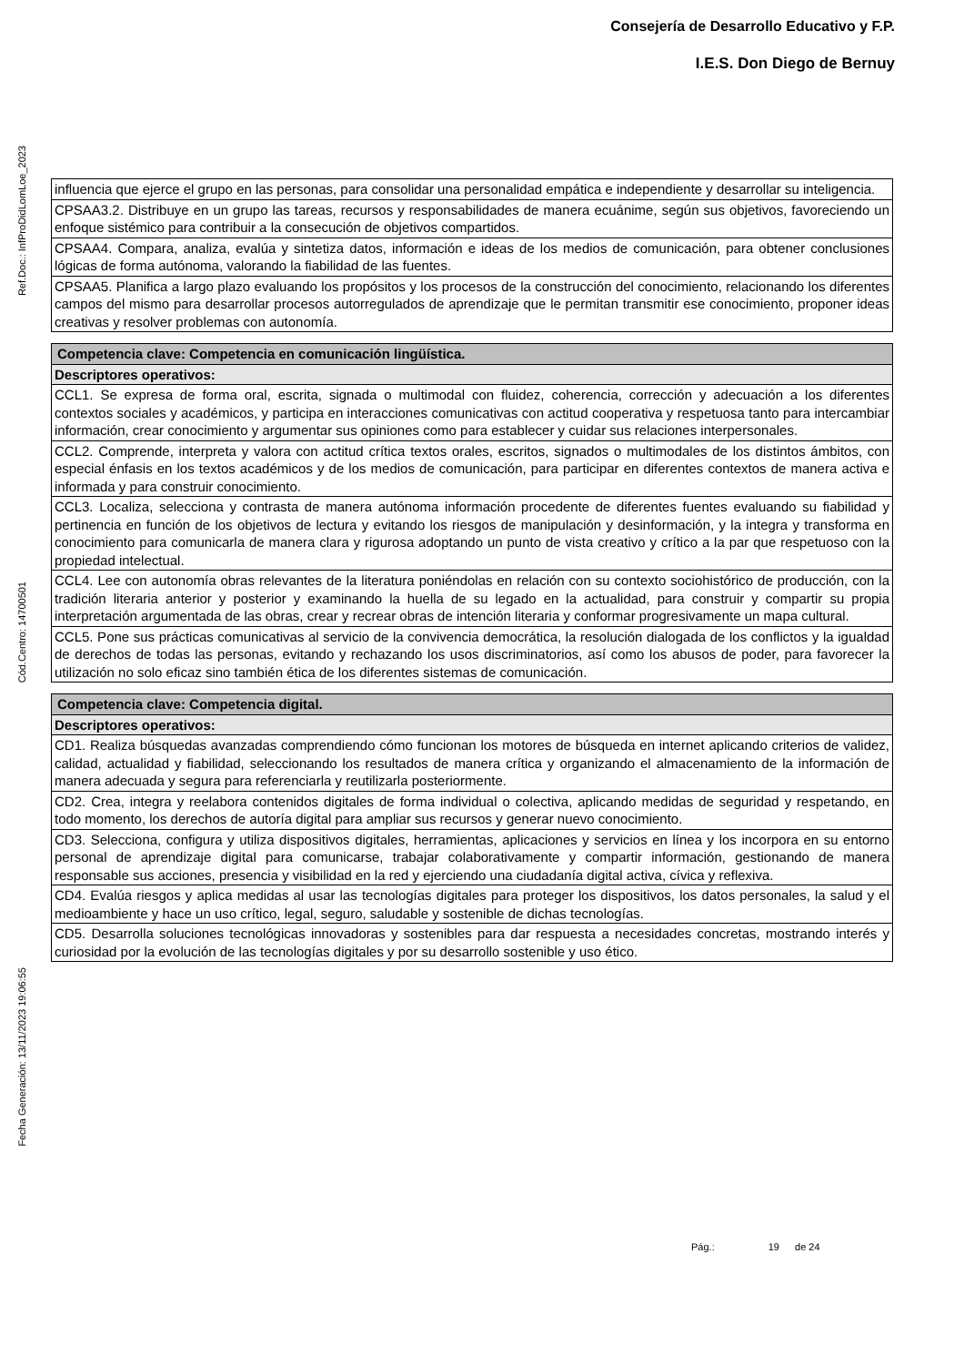Consejería de Desarrollo Educativo y F.P.
I.E.S. Don Diego de Bernuy
Ref.Doc.: InfProDidLomLoe_2023
Cód.Centro: 14700501
Fecha Generación: 13/11/2023 19:06:55
| influencia que ejerce el grupo en las personas, para consolidar una personalidad empática e independiente y desarrollar su inteligencia. |
| CPSAA3.2. Distribuye en un grupo las tareas, recursos y responsabilidades de manera ecuánime, según sus objetivos, favoreciendo un enfoque sistémico para contribuir a la consecución de objetivos compartidos. |
| CPSAA4. Compara, analiza, evalúa y sintetiza datos, información e ideas de los medios de comunicación, para obtener conclusiones lógicas de forma autónoma, valorando la fiabilidad de las fuentes. |
| CPSAA5. Planifica a largo plazo evaluando los propósitos y los procesos de la construcción del conocimiento, relacionando los diferentes campos del mismo para desarrollar procesos autorregulados de aprendizaje que le permitan transmitir ese conocimiento, proponer ideas creativas y resolver problemas con autonomía. |
| Competencia clave: Competencia en comunicación lingüística. |
| Descriptores operativos: |
| CCL1. Se expresa de forma oral, escrita, signada o multimodal con fluidez, coherencia, corrección y adecuación a los diferentes contextos sociales y académicos, y participa en interacciones comunicativas con actitud cooperativa y respetuosa tanto para intercambiar información, crear conocimiento y argumentar sus opiniones como para establecer y cuidar sus relaciones interpersonales. |
| CCL2. Comprende, interpreta y valora con actitud crítica textos orales, escritos, signados o multimodales de los distintos ámbitos, con especial énfasis en los textos académicos y de los medios de comunicación, para participar en diferentes contextos de manera activa e informada y para construir conocimiento. |
| CCL3. Localiza, selecciona y contrasta de manera autónoma información procedente de diferentes fuentes evaluando su fiabilidad y pertinencia en función de los objetivos de lectura y evitando los riesgos de manipulación y desinformación, y la integra y transforma en conocimiento para comunicarla de manera clara y rigurosa adoptando un punto de vista creativo y crítico a la par que respetuoso con la propiedad intelectual. |
| CCL4. Lee con autonomía obras relevantes de la literatura poniéndolas en relación con su contexto sociohistórico de producción, con la tradición literaria anterior y posterior y examinando la huella de su legado en la actualidad, para construir y compartir su propia interpretación argumentada de las obras, crear y recrear obras de intención literaria y conformar progresivamente un mapa cultural. |
| CCL5. Pone sus prácticas comunicativas al servicio de la convivencia democrática, la resolución dialogada de los conflictos y la igualdad de derechos de todas las personas, evitando y rechazando los usos discriminatorios, así como los abusos de poder, para favorecer la utilización no solo eficaz sino también ética de los diferentes sistemas de comunicación. |
| Competencia clave: Competencia digital. |
| Descriptores operativos: |
| CD1. Realiza búsquedas avanzadas comprendiendo cómo funcionan los motores de búsqueda en internet aplicando criterios de validez, calidad, actualidad y fiabilidad, seleccionando los resultados de manera crítica y organizando el almacenamiento de la información de manera adecuada y segura para referenciarla y reutilizarla posteriormente. |
| CD2. Crea, integra y reelabora contenidos digitales de forma individual o colectiva, aplicando medidas de seguridad y respetando, en todo momento, los derechos de autoría digital para ampliar sus recursos y generar nuevo conocimiento. |
| CD3. Selecciona, configura y utiliza dispositivos digitales, herramientas, aplicaciones y servicios en línea y los incorpora en su entorno personal de aprendizaje digital para comunicarse, trabajar colaborativamente y compartir información, gestionando de manera responsable sus acciones, presencia y visibilidad en la red y ejerciendo una ciudadanía digital activa, cívica y reflexiva. |
| CD4. Evalúa riesgos y aplica medidas al usar las tecnologías digitales para proteger los dispositivos, los datos personales, la salud y el medioambiente y hace un uso crítico, legal, seguro, saludable y sostenible de dichas tecnologías. |
| CD5. Desarrolla soluciones tecnológicas innovadoras y sostenibles para dar respuesta a necesidades concretas, mostrando interés y curiosidad por la evolución de las tecnologías digitales y por su desarrollo sostenible y uso ético. |
Pág.: 19 de 24